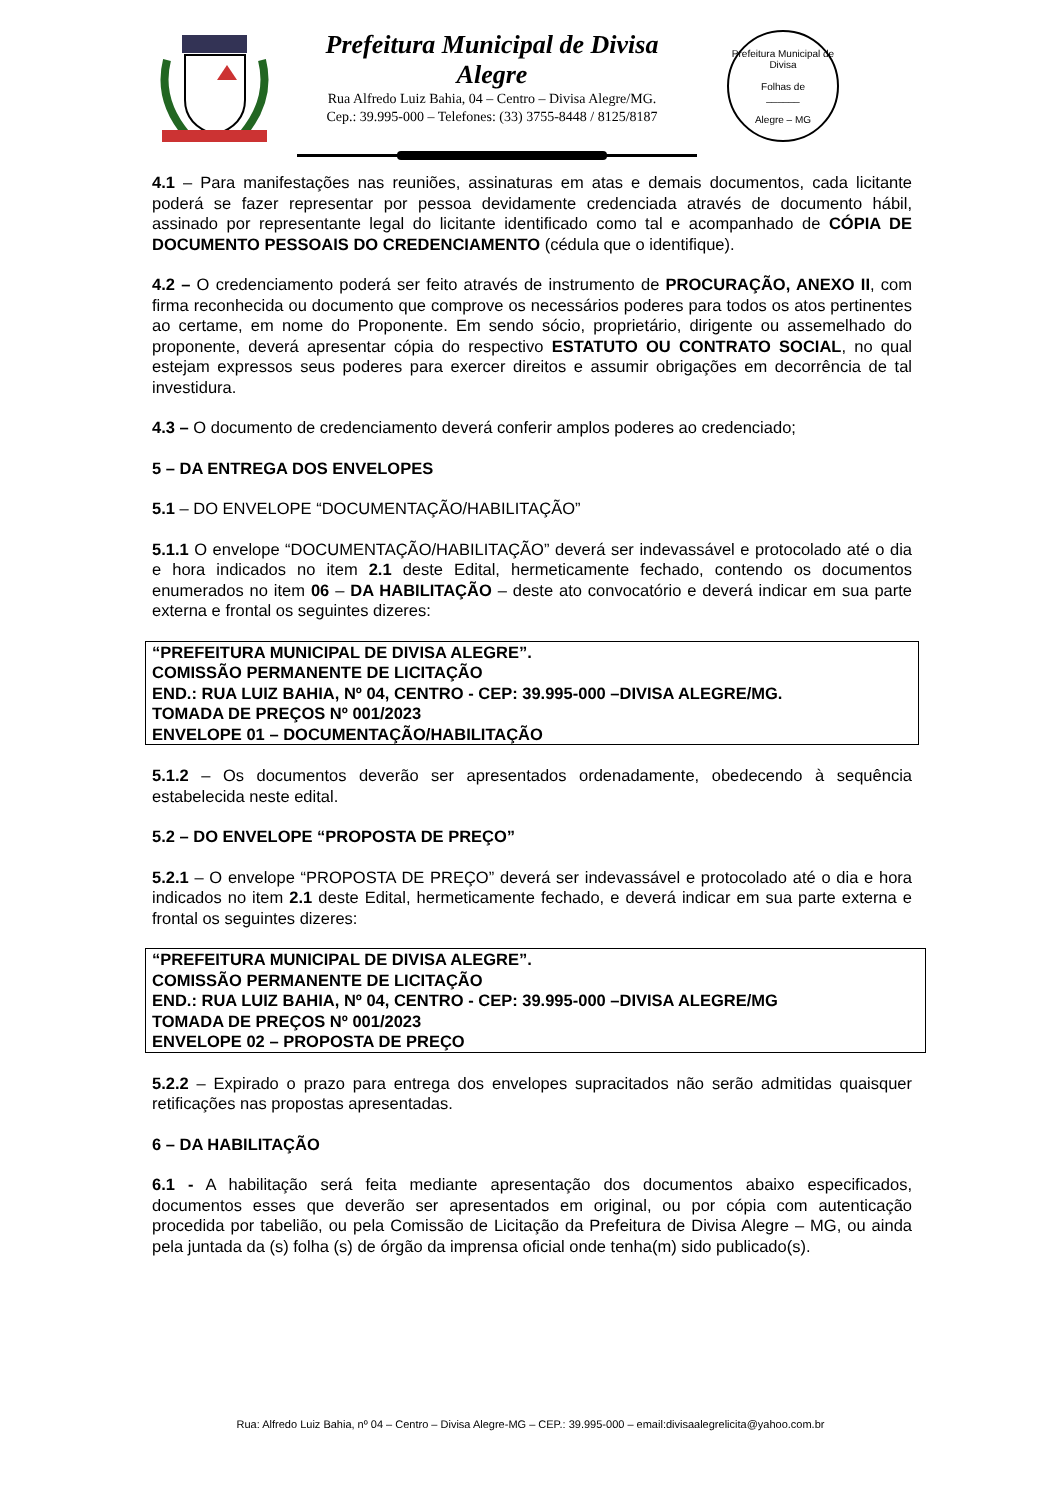Prefeitura Municipal de Divisa Alegre
Rua Alfredo Luiz Bahia, 04 – Centro – Divisa Alegre/MG.
Cep.: 39.995-000 – Telefones: (33) 3755-8448 / 8125/8187
Prefeitura Municipal de Divisa
Folhas de
______
Alegre – MG
4.1 – Para manifestações nas reuniões, assinaturas em atas e demais documentos, cada licitante poderá se fazer representar por pessoa devidamente credenciada através de documento hábil, assinado por representante legal do licitante identificado como tal e acompanhado de CÓPIA DE DOCUMENTO PESSOAIS DO CREDENCIAMENTO (cédula que o identifique).
4.2 – O credenciamento poderá ser feito através de instrumento de PROCURAÇÃO, ANEXO II, com firma reconhecida ou documento que comprove os necessários poderes para todos os atos pertinentes ao certame, em nome do Proponente. Em sendo sócio, proprietário, dirigente ou assemelhado do proponente, deverá apresentar cópia do respectivo ESTATUTO OU CONTRATO SOCIAL, no qual estejam expressos seus poderes para exercer direitos e assumir obrigações em decorrência de tal investidura.
4.3 – O documento de credenciamento deverá conferir amplos poderes ao credenciado;
5 – DA ENTREGA DOS ENVELOPES
5.1 – DO ENVELOPE “DOCUMENTAÇÃO/HABILITAÇÃO”
5.1.1 O envelope “DOCUMENTAÇÃO/HABILITAÇÃO” deverá ser indevassável e protocolado até o dia e hora indicados no item 2.1 deste Edital, hermeticamente fechado, contendo os documentos enumerados no item 06 – DA HABILITAÇÃO – deste ato convocatório e deverá indicar em sua parte externa e frontal os seguintes dizeres:
“PREFEITURA MUNICIPAL DE DIVISA ALEGRE”.
COMISSÃO PERMANENTE DE LICITAÇÃO
END.: RUA LUIZ BAHIA, Nº 04, CENTRO - CEP: 39.995-000 –DIVISA ALEGRE/MG.
TOMADA DE PREÇOS Nº 001/2023
ENVELOPE 01 – DOCUMENTAÇÃO/HABILITAÇÃO
5.1.2 – Os documentos deverão ser apresentados ordenadamente, obedecendo à sequência estabelecida neste edital.
5.2 – DO ENVELOPE “PROPOSTA DE PREÇO”
5.2.1 – O envelope “PROPOSTA DE PREÇO” deverá ser indevassável e protocolado até o dia e hora indicados no item 2.1 deste Edital, hermeticamente fechado, e deverá indicar em sua parte externa e frontal os seguintes dizeres:
“PREFEITURA MUNICIPAL DE DIVISA ALEGRE”.
COMISSÃO PERMANENTE DE LICITAÇÃO
END.: RUA LUIZ BAHIA, Nº 04, CENTRO - CEP: 39.995-000 –DIVISA ALEGRE/MG
TOMADA DE PREÇOS Nº 001/2023
ENVELOPE 02 – PROPOSTA DE PREÇO
5.2.2 – Expirado o prazo para entrega dos envelopes supracitados não serão admitidas quaisquer retificações nas propostas apresentadas.
6 – DA HABILITAÇÃO
6.1 - A habilitação será feita mediante apresentação dos documentos abaixo especificados, documentos esses que deverão ser apresentados em original, ou por cópia com autenticação procedida por tabelião, ou pela Comissão de Licitação da Prefeitura de Divisa Alegre – MG, ou ainda pela juntada da (s) folha (s) de órgão da imprensa oficial onde tenha(m) sido publicado(s).
Rua: Alfredo Luiz Bahia, nº 04 – Centro – Divisa Alegre-MG – CEP.: 39.995-000 – email:divisaalegrelicita@yahoo.com.br